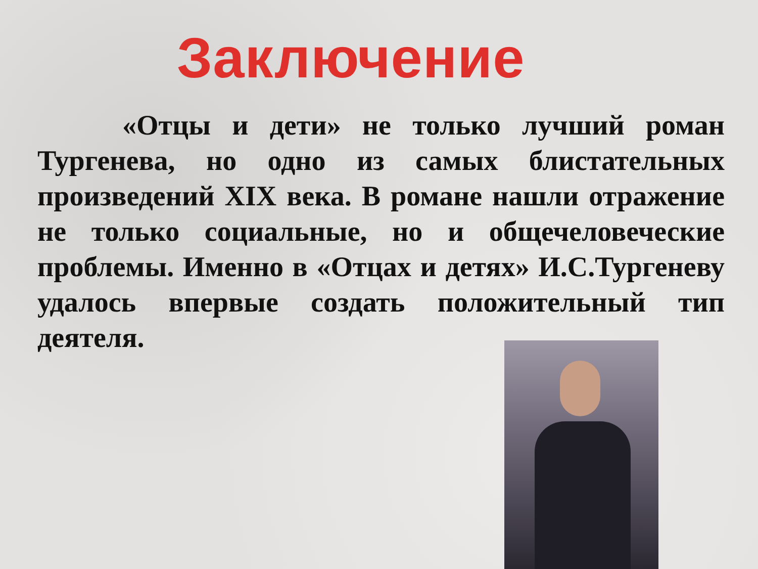Заключение
«Отцы и дети» не только лучший роман Тургенева, но одно из самых блистательных произведений XIX века. В романе нашли отражение не только социальные, но и общечеловеческие проблемы. Именно в «Отцах и детях» И.С.Тургеневу удалось впервые создать положительный тип деятеля.